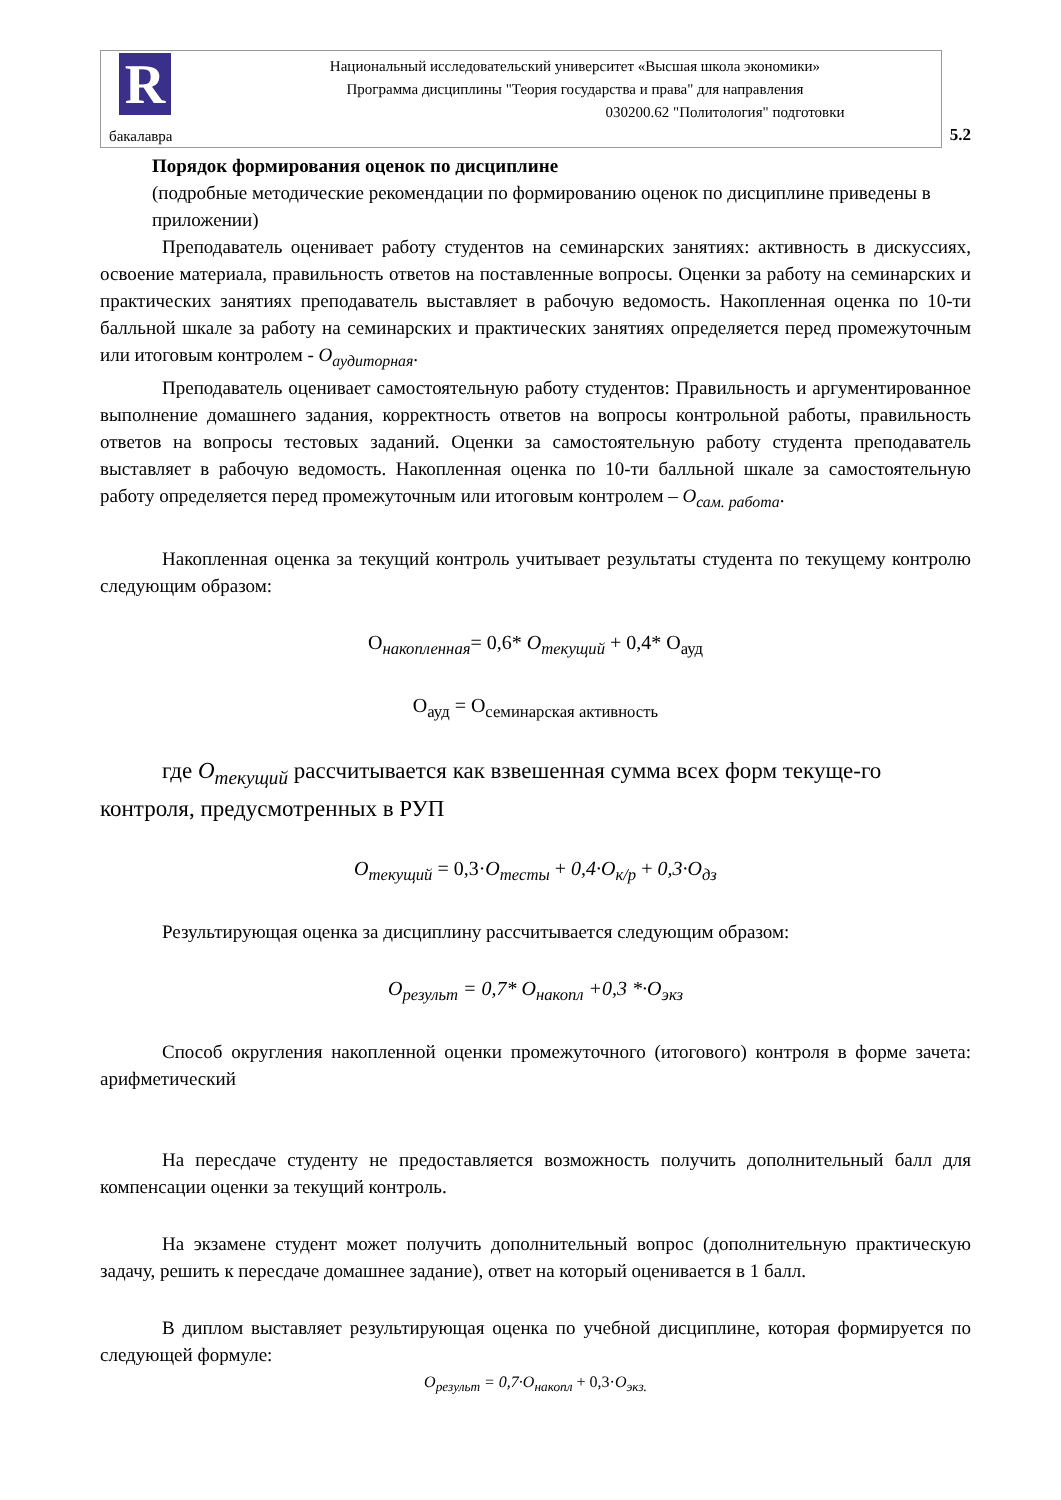R
Национальный исследовательский университет «Высшая школа экономики»
Программа дисциплины "Теория государства и права" для направления
030200.62 "Политология" подготовки
бакалавра 5.2
Порядок формирования оценок по дисциплине
(подробные методические рекомендации по формированию оценок по дисциплине приведены в приложении)
Преподаватель оценивает работу студентов на семинарских занятиях: активность в дискуссиях, освоение материала, правильность ответов на поставленные вопросы. Оценки за работу на семинарских и практических занятиях преподаватель выставляет в рабочую ведомость. Накопленная оценка по 10-ти балльной шкале за работу на семинарских и практических занятиях определяется перед промежуточным или итоговым контролем - О<sub>аудиторная</sub>.
Преподаватель оценивает самостоятельную работу студентов: Правильность и аргументированное выполнение домашнего задания, корректность ответов на вопросы контрольной работы, правильность ответов на вопросы тестовых заданий. Оценки за самостоятельную работу студента преподаватель выставляет в рабочую ведомость. Накопленная оценка по 10-ти балльной шкале за самостоятельную работу определяется перед промежуточным или итоговым контролем – О<sub>сам. работа</sub>.
Накопленная оценка за текущий контроль учитывает результаты студента по текущему контролю следующим образом:
О<sub>накопленная</sub>= 0,6* О<sub>текущий</sub> + 0,4* О<sub>ауд</sub>
О<sub>ауд</sub> = О<sub>семинарская активность</sub>
где О<sub>текущий</sub> рассчитывается как взвешенная сумма всех форм текуще-го контроля, предусмотренных в РУП
О<sub>текущий</sub> = 0,3·О<sub>тесты</sub> + 0,4·О<sub>к/р</sub> + 0,3·О<sub>дз</sub>
Результирующая оценка за дисциплину рассчитывается следующим образом:
О<sub>результ</sub> = 0,7* О<sub>накопл</sub> +0,3 *·О<sub>экз</sub>
Способ округления накопленной оценки промежуточного (итогового) контроля в форме зачета: арифметический
На пересдаче студенту не предоставляется возможность получить дополнительный балл для компенсации оценки за текущий контроль.
На экзамене студент может получить дополнительный вопрос (дополнительную практическую задачу, решить к пересдаче домашнее задание), ответ на который оценивается в 1 балл.
В диплом выставляет результирующая оценка по учебной дисциплине, которая формируется по следующей формуле:
О<sub>результ</sub> = 0,7·О<sub>накопл</sub> + 0,3·О<sub>экз.</sub>